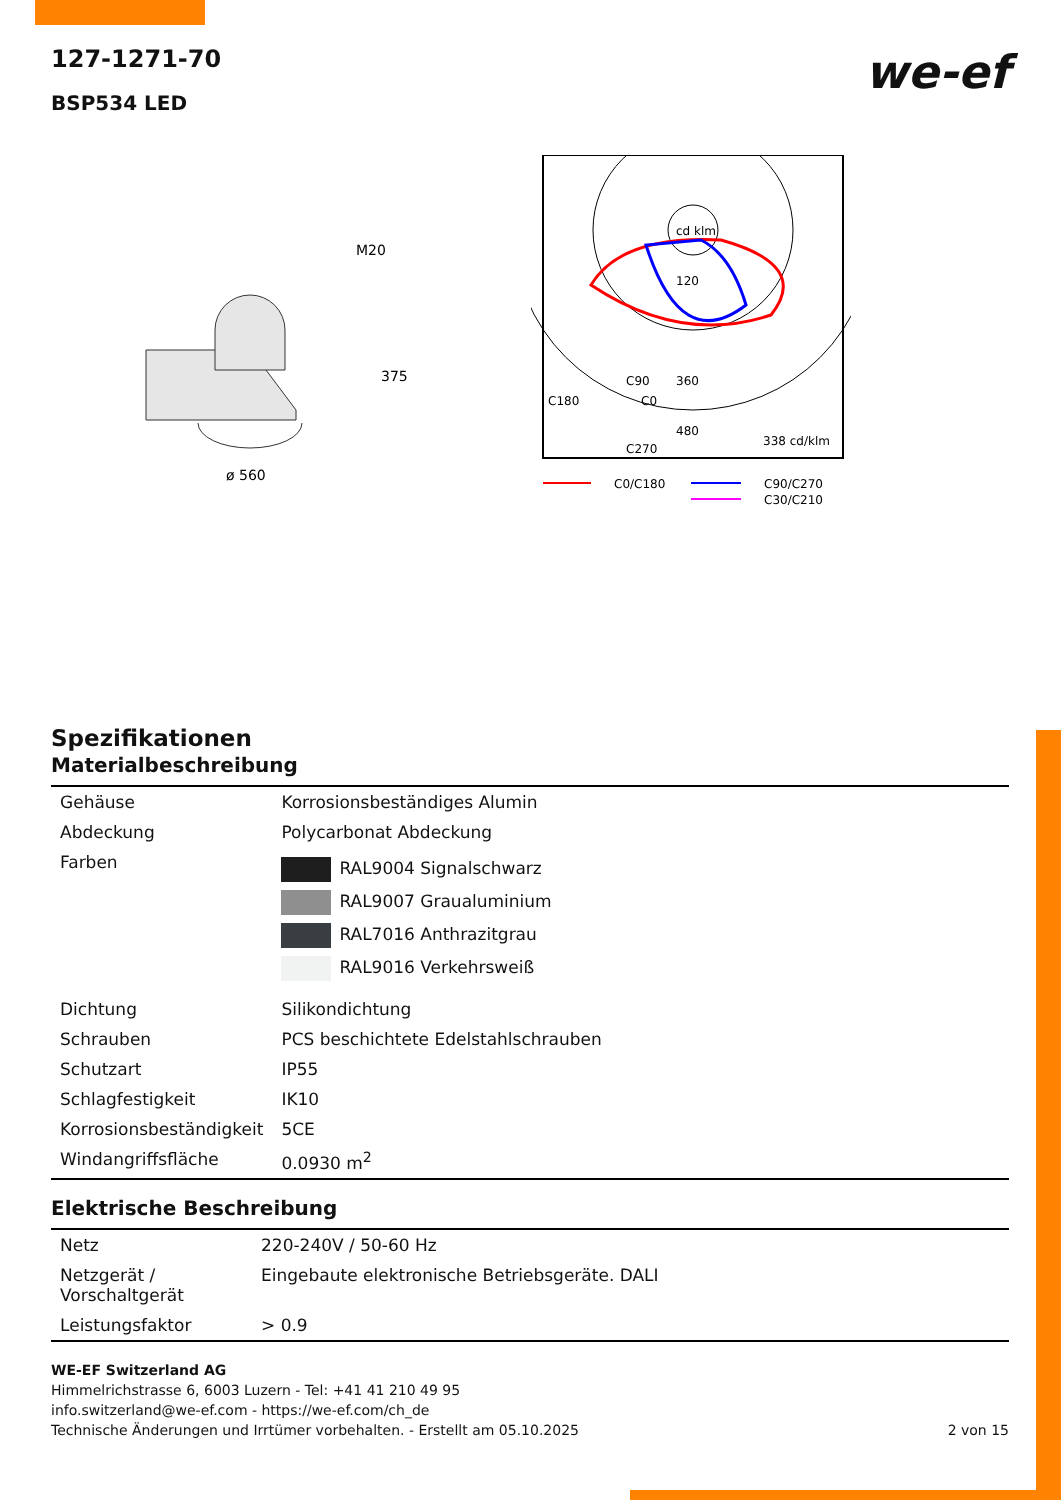we-ef
127-1271-70
BSP534 LED
M20
375
ø 560
cd klm
120
360
480
C90
C180
C0
C270
338 cd/klm
C0/C180
C90/C270
C30/C210
Spezifikationen
Materialbeschreibung
| Gehäuse | Korrosionsbeständiges Alumin |
| Abdeckung | Polycarbonat Abdeckung |
| Farben | RAL9004 Signalschwarz RAL9007 Graualuminium RAL7016 Anthrazitgrau RAL9016 Verkehrsweiß |
| Dichtung | Silikondichtung |
| Schrauben | PCS beschichtete Edelstahlschrauben |
| Schutzart | IP55 |
| Schlagfestigkeit | IK10 |
| Korrosionsbeständigkeit | 5CE |
| Windangriffsfläche | 0.0930 m<sup>2</sup> |
Elektrische Beschreibung
| Netz | 220-240V / 50-60 Hz |
| Netzgerät / Vorschaltgerät | Eingebaute elektronische Betriebsgeräte. DALI |
| Leistungsfaktor | > 0.9 |
WE-EF Switzerland AG
Himmelrichstrasse 6, 6003 Luzern - Tel: +41 41 210 49 95
info.switzerland@we-ef.com - https://we-ef.com/ch_de
Technische Änderungen und Irrtümer vorbehalten. - Erstellt am 05.10.2025 2 von 15